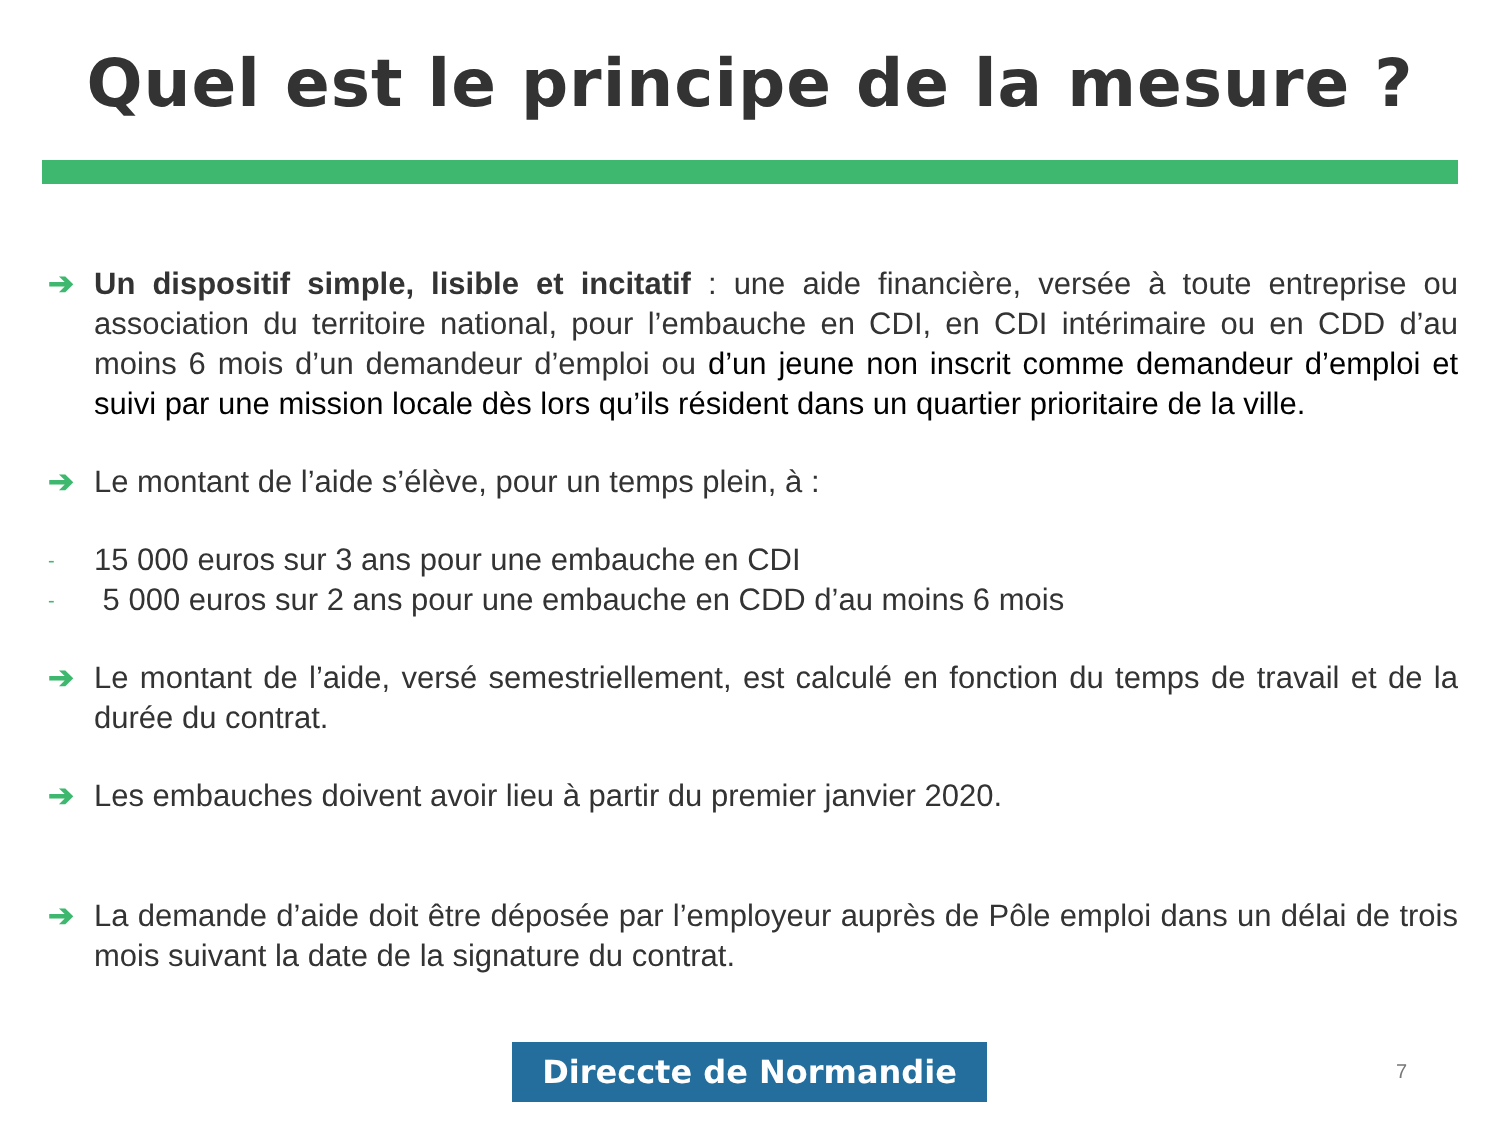Quel est le principe de la mesure ?
➔ Un dispositif simple, lisible et incitatif : une aide financière, versée à toute entreprise ou association du territoire national, pour l’embauche en CDI, en CDI intérimaire ou en CDD d’au moins 6 mois d’un demandeur d’emploi ou d’un jeune non inscrit comme demandeur d’emploi et suivi par une mission locale dès lors qu’ils résident dans un quartier prioritaire de la ville.
➔ Le montant de l’aide s’élève, pour un temps plein, à :
-
15 000 euros sur 3 ans pour une embauche en CDI
-
5 000 euros sur 2 ans pour une embauche en CDD d’au moins 6 mois
➔ Le montant de l’aide, versé semestriellement, est calculé en fonction du temps de travail et de la durée du contrat.
➔ Les embauches doivent avoir lieu à partir du premier janvier 2020.
➔ La demande d’aide doit être déposée par l’employeur auprès de Pôle emploi dans un délai de trois mois suivant la date de la signature du contrat.
Direccte de Normandie 7